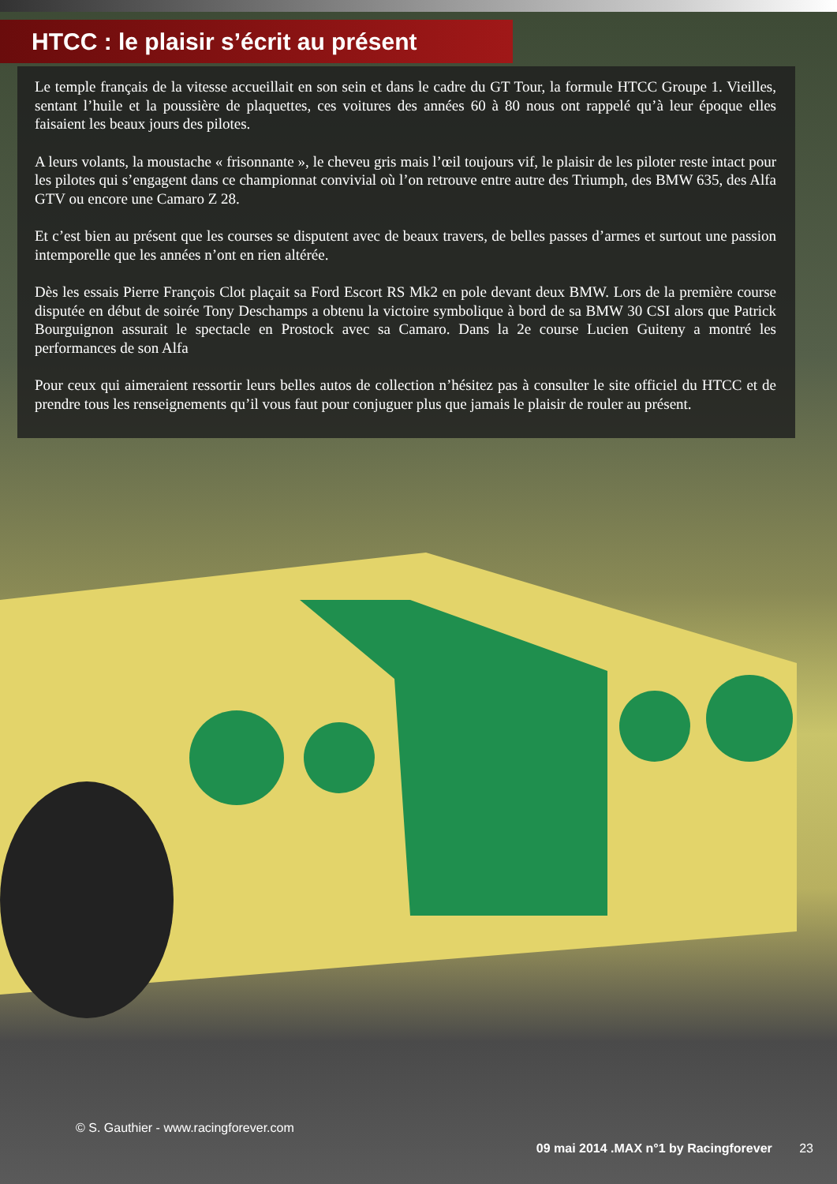HTCC : le plaisir s’écrit au présent
Le temple français de la vitesse accueillait en son sein et dans le cadre du GT Tour, la formule HTCC Groupe 1. Vieilles, sentant l’huile et la poussière de plaquettes, ces voitures des années 60 à 80 nous ont rappelé qu’à leur époque elles faisaient les beaux jours des pilotes.
A leurs volants, la moustache « frisonnante », le cheveu gris mais l’œil toujours vif, le plaisir de les piloter reste intact pour les pilotes qui s’engagent dans ce championnat convivial où l’on retrouve entre autre des Triumph, des BMW 635, des Alfa GTV ou encore une Camaro Z 28.
Et c’est bien au présent que les courses se disputent avec de beaux travers, de belles passes d’armes et surtout une passion intemporelle que les années n’ont en rien altérée.
Dès les essais Pierre François Clot plaçait sa Ford Escort RS Mk2 en pole devant deux BMW. Lors de la première course disputée en début de soirée Tony Deschamps a obtenu la victoire symbolique à bord de sa BMW 30 CSI alors que Patrick Bourguignon assurait le spectacle en Prostock avec sa Camaro. Dans la 2e course Lucien Guiteny a montré les performances de son Alfa
Pour ceux qui aimeraient ressortir leurs belles autos de collection n’hésitez pas à consulter le site officiel du HTCC et de prendre tous les renseignements qu’il vous faut pour conjuguer plus que jamais le plaisir de rouler au présent.
© S. Gauthier - www.racingforever.com
09 mai 2014 .MAX n°1 by Racingforever 23